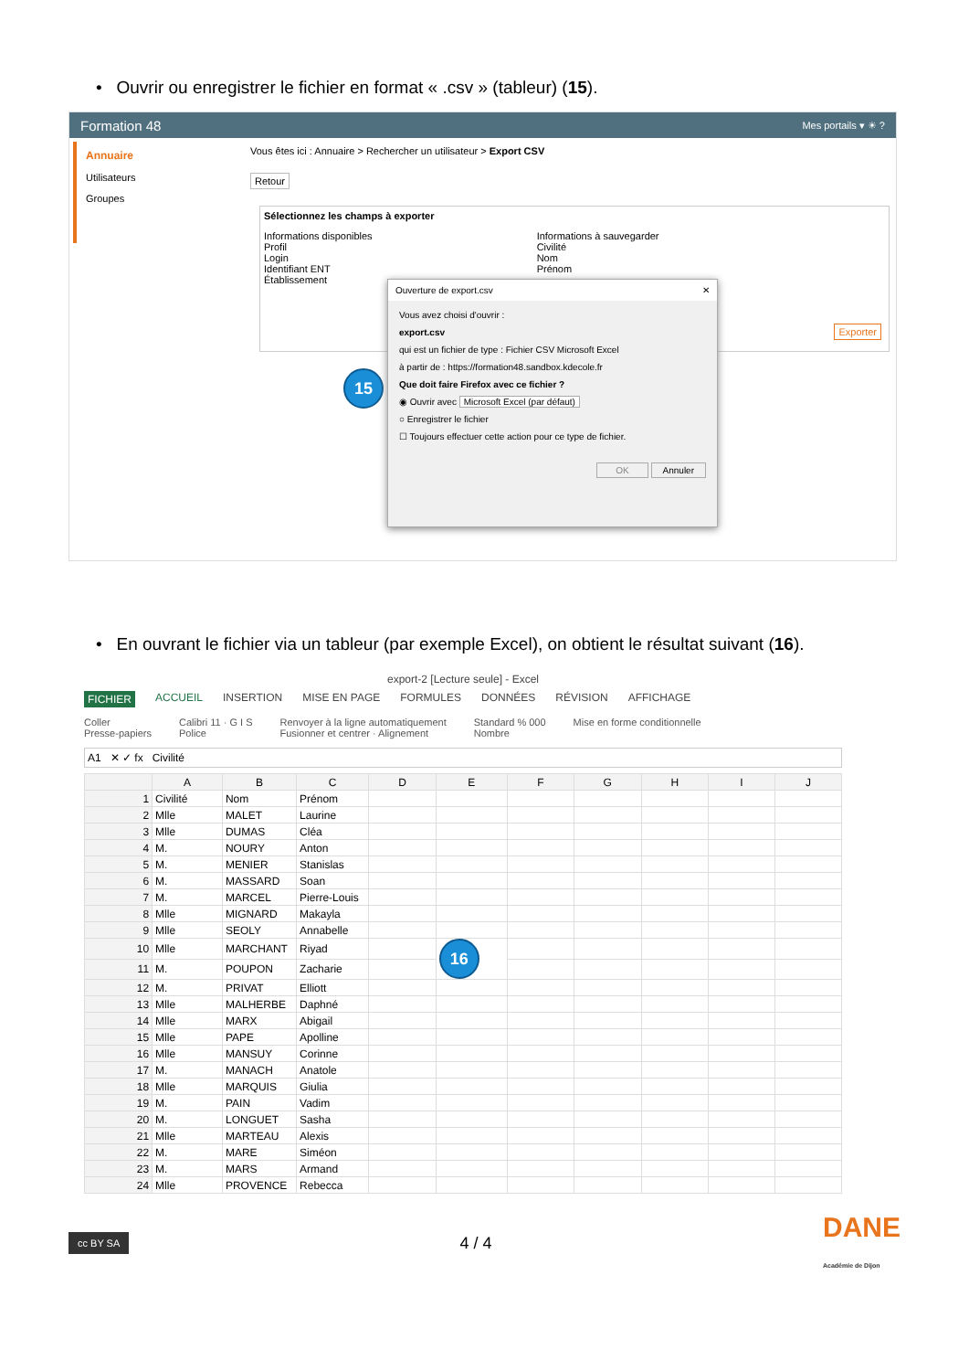• Ouvrir ou enregistrer le fichier en format « .csv » (tableur) (15).
Formation 48 Mes portails ▾ ☀ ?
Annuaire
Utilisateurs
Groupes
Vous êtes ici : Annuaire > Rechercher un utilisateur > Export CSV
Retour
Sélectionnez les champs à exporter
Informations disponibles
Profil
Login
Identifiant ENT
Établissement
Informations à sauvegarder
Civilité
Nom
Prénom
Exporter
15
Ouverture de export.csv ✕
Vous avez choisi d'ouvrir :
export.csv
qui est un fichier de type : Fichier CSV Microsoft Excel
à partir de : https://formation48.sandbox.kdecole.fr
Que doit faire Firefox avec ce fichier ?
◉ Ouvrir avec Microsoft Excel (par défaut)
○ Enregistrer le fichier
☐ Toujours effectuer cette action pour ce type de fichier.
OK Annuler
• En ouvrant le fichier via un tableur (par exemple Excel), on obtient le résultat suivant (16).
export-2 [Lecture seule] - Excel
FICHIER ACCUEIL INSERTION MISE EN PAGE FORMULES DONNÉES RÉVISION AFFICHAGE
Coller
Presse-papiers Calibri 11 · G I S
Police Renvoyer à la ligne automatiquement
Fusionner et centrer · Alignement Standard % 000
Nombre Mise en forme conditionnelle
A1 ✕ ✓ fx Civilité
| | A | B | C | D | E | F | G | H | I | J |
| --- | --- | --- | --- | --- | --- | --- | --- | --- | --- | --- |
| 1 | Civilité | Nom | Prénom | | | | | | | |
| 2 | Mlle | MALET | Laurine | | | | | | | |
| 3 | Mlle | DUMAS | Cléa | | | | | | | |
| 4 | M. | NOURY | Anton | | | | | | | |
| 5 | M. | MENIER | Stanislas | | | | | | | |
| 6 | M. | MASSARD | Soan | | | | | | | |
| 7 | M. | MARCEL | Pierre-Louis | | | | | | | |
| 8 | Mlle | MIGNARD | Makayla | | | | | | | |
| 9 | Mlle | SEOLY | Annabelle | | | | | | | |
| 10 | Mlle | MARCHANT | Riyad | | 16 | | | | | |
| 11 | M. | POUPON | Zacharie | | | | | | | |
| 12 | M. | PRIVAT | Elliott | | | | | | | |
| 13 | Mlle | MALHERBE | Daphné | | | | | | | |
| 14 | Mlle | MARX | Abigail | | | | | | | |
| 15 | Mlle | PAPE | Apolline | | | | | | | |
| 16 | Mlle | MANSUY | Corinne | | | | | | | |
| 17 | M. | MANACH | Anatole | | | | | | | |
| 18 | Mlle | MARQUIS | Giulia | | | | | | | |
| 19 | M. | PAIN | Vadim | | | | | | | |
| 20 | M. | LONGUET | Sasha | | | | | | | |
| 21 | Mlle | MARTEAU | Alexis | | | | | | | |
| 22 | M. | MARE | Siméon | | | | | | | |
| 23 | M. | MARS | Armand | | | | | | | |
| 24 | Mlle | PROVENCE | Rebecca | | | | | | | |
cc BY SA 4 / 4 DANE
Académie de Dijon